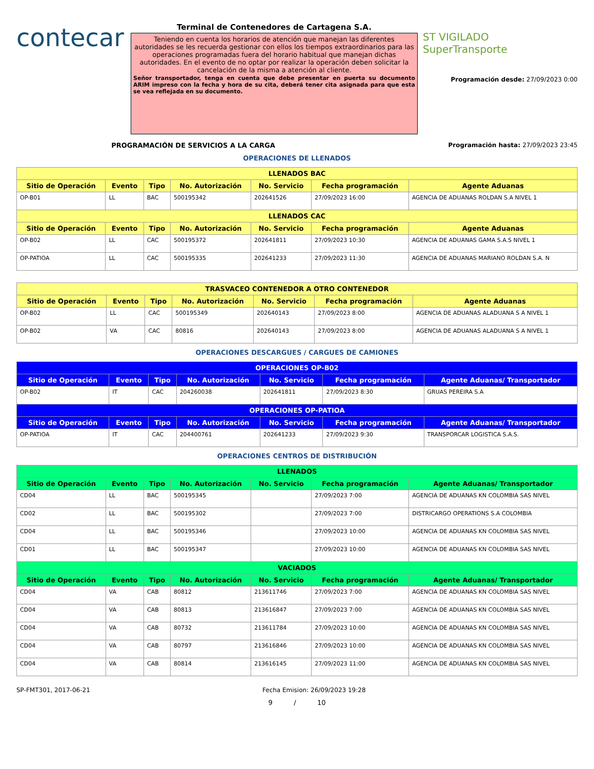contecar
Terminal de Contenedores de Cartagena S.A.
Teniendo en cuenta los horarios de atención que manejan las diferentes autoridades se les recuerda gestionar con ellos los tiempos extraordinarios para las operaciones programadas fuera del horario habitual que manejan dichas autoridades. En el evento de no optar por realizar la operación deben solicitar la cancelación de la misma a atención al cliente.
Señor transportador, tenga en cuenta que debe presentar en puerta su documento ARIM impreso con la fecha y hora de su cita, deberá tener cita asignada para que esta se vea reflejada en su documento.
ST VIGILADO
SuperTransporte
Programación desde: 27/09/2023 0:00
PROGRAMACIÓN DE SERVICIOS A LA CARGA Programación hasta: 27/09/2023 23:45
OPERACIONES DE LLENADOS
| LLENADOS BAC | | | | | | |
| --- | --- | --- | --- | --- | --- | --- |
| Sitio de Operación | Evento | Tipo | No. Autorización | No. Servicio | Fecha programación | Agente Aduanas |
| OP-B01 | LL | BAC | 500195342 | 202641526 | 27/09/2023 16:00 | AGENCIA DE ADUANAS ROLDAN S.A NIVEL 1 |
| LLENADOS CAC | | | | | | |
| Sitio de Operación | Evento | Tipo | No. Autorización | No. Servicio | Fecha programación | Agente Aduanas |
| OP-B02 | LL | CAC | 500195372 | 202641811 | 27/09/2023 10:30 | AGENCIA DE ADUANAS GAMA S.A.S NIVEL 1 |
| OP-PATIOA | LL | CAC | 500195335 | 202641233 | 27/09/2023 11:30 | AGENCIA DE ADUANAS MARIANO ROLDAN S.A. N |
| TRASVACEO CONTENEDOR A OTRO CONTENEDOR | | | | | | |
| --- | --- | --- | --- | --- | --- | --- |
| Sitio de Operación | Evento | Tipo | No. Autorización | No. Servicio | Fecha programación | Agente Aduanas |
| OP-B02 | LL | CAC | 500195349 | 202640143 | 27/09/2023 8:00 | AGENCIA DE ADUANAS ALADUANA S A NIVEL 1 |
| OP-B02 | VA | CAC | 80816 | 202640143 | 27/09/2023 8:00 | AGENCIA DE ADUANAS ALADUANA S A NIVEL 1 |
OPERACIONES DESCARGUES / CARGUES DE CAMIONES
| OPERACIONES OP-B02 | | | | | | |
| --- | --- | --- | --- | --- | --- | --- |
| Sitio de Operación | Evento | Tipo | No. Autorización | No. Servicio | Fecha programación | Agente Aduanas/ Transportador |
| OP-B02 | IT | CAC | 204260038 | 202641811 | 27/09/2023 8:30 | GRUAS PEREIRA S.A |
| OPERACIONES OP-PATIOA | | | | | | |
| Sitio de Operación | Evento | Tipo | No. Autorización | No. Servicio | Fecha programación | Agente Aduanas/ Transportador |
| OP-PATIOA | IT | CAC | 204400761 | 202641233 | 27/09/2023 9:30 | TRANSPORCAR LOGISTICA S.A.S. |
OPERACIONES CENTROS DE DISTRIBUCIÓN
| LLENADOS | | | | | | |
| --- | --- | --- | --- | --- | --- | --- |
| Sitio de Operación | Evento | Tipo | No. Autorización | No. Servicio | Fecha programación | Agente Aduanas/ Transportador |
| CD04 | LL | BAC | 500195345 | | 27/09/2023 7:00 | AGENCIA DE ADUANAS KN COLOMBIA SAS NIVEL |
| CD02 | LL | BAC | 500195302 | | 27/09/2023 7:00 | DISTRICARGO OPERATIONS S.A COLOMBIA |
| CD04 | LL | BAC | 500195346 | | 27/09/2023 10:00 | AGENCIA DE ADUANAS KN COLOMBIA SAS NIVEL |
| CD01 | LL | BAC | 500195347 | | 27/09/2023 10:00 | AGENCIA DE ADUANAS KN COLOMBIA SAS NIVEL |
| VACIADOS | | | | | | |
| Sitio de Operación | Evento | Tipo | No. Autorización | No. Servicio | Fecha programación | Agente Aduanas/ Transportador |
| CD04 | VA | CAB | 80812 | 213611746 | 27/09/2023 7:00 | AGENCIA DE ADUANAS KN COLOMBIA SAS NIVEL |
| CD04 | VA | CAB | 80813 | 213616847 | 27/09/2023 7:00 | AGENCIA DE ADUANAS KN COLOMBIA SAS NIVEL |
| CD04 | VA | CAB | 80732 | 213611784 | 27/09/2023 10:00 | AGENCIA DE ADUANAS KN COLOMBIA SAS NIVEL |
| CD04 | VA | CAB | 80797 | 213616846 | 27/09/2023 10:00 | AGENCIA DE ADUANAS KN COLOMBIA SAS NIVEL |
| CD04 | VA | CAB | 80814 | 213616145 | 27/09/2023 11:00 | AGENCIA DE ADUANAS KN COLOMBIA SAS NIVEL |
SP-FMT301, 2017-06-21 Fecha Emision: 26/09/2023 19:28
9 / 10